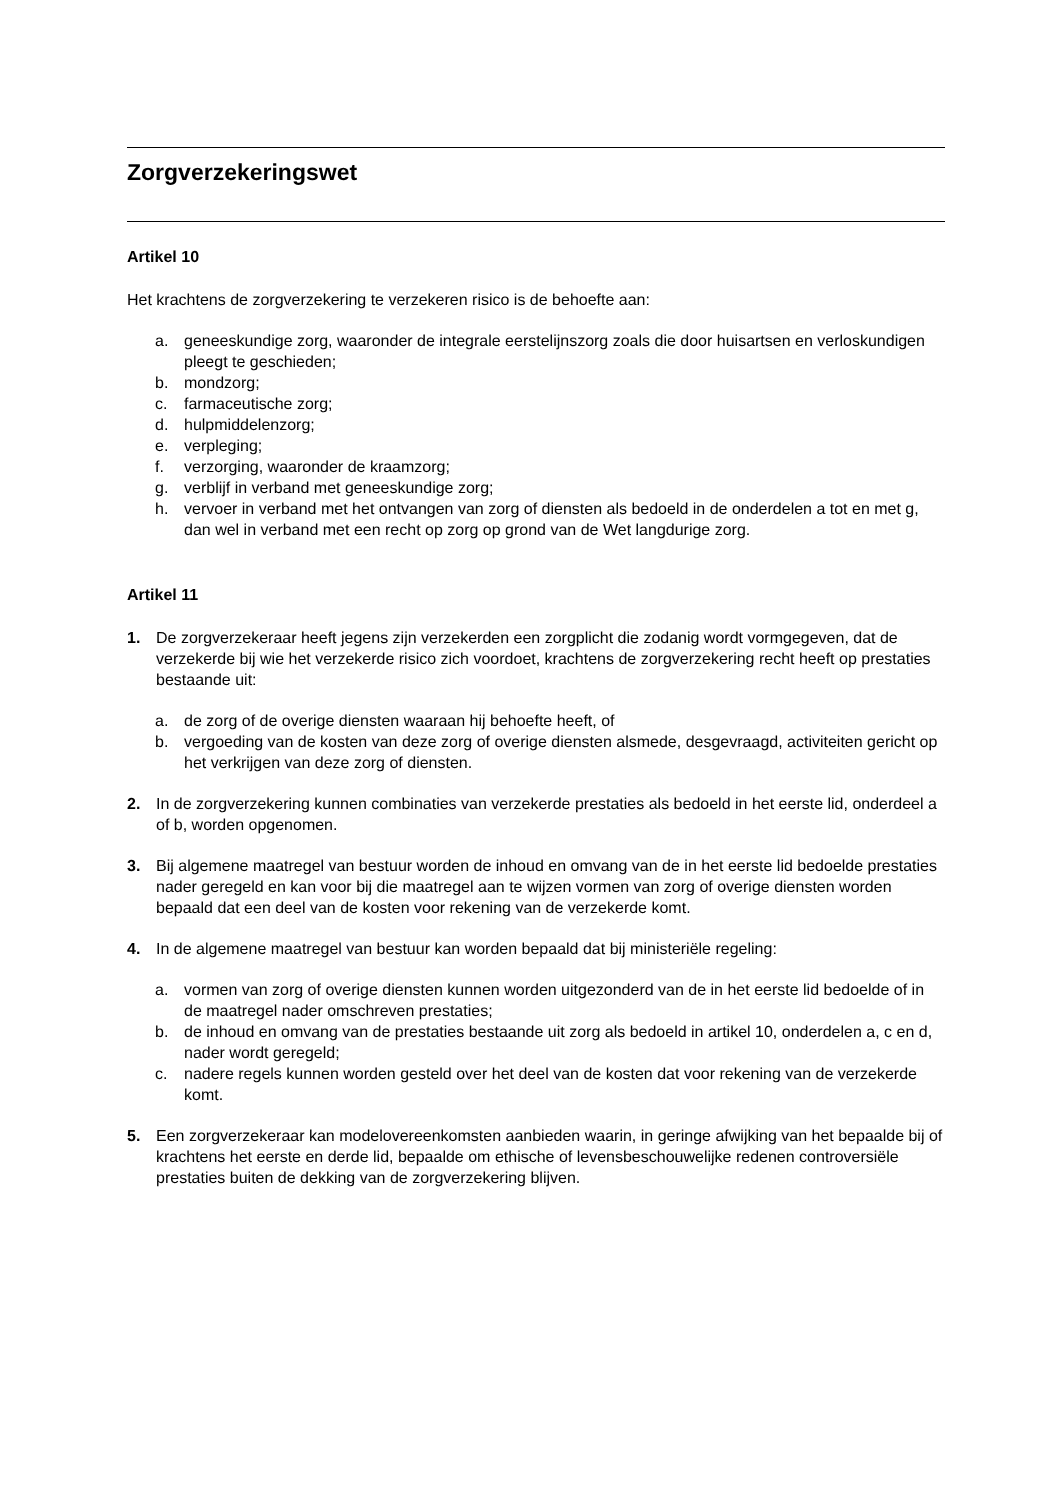Zorgverzekeringswet
Artikel 10
Het krachtens de zorgverzekering te verzekeren risico is de behoefte aan:
a. geneeskundige zorg, waaronder de integrale eerstelijnszorg zoals die door huisartsen en verloskundigen pleegt te geschieden;
b. mondzorg;
c. farmaceutische zorg;
d. hulpmiddelenzorg;
e. verpleging;
f. verzorging, waaronder de kraamzorg;
g. verblijf in verband met geneeskundige zorg;
h. vervoer in verband met het ontvangen van zorg of diensten als bedoeld in de onderdelen a tot en met g, dan wel in verband met een recht op zorg op grond van de Wet langdurige zorg.
Artikel 11
1. De zorgverzekeraar heeft jegens zijn verzekerden een zorgplicht die zodanig wordt vormgegeven, dat de verzekerde bij wie het verzekerde risico zich voordoet, krachtens de zorgverzekering recht heeft op prestaties bestaande uit:
a. de zorg of de overige diensten waaraan hij behoefte heeft, of
b. vergoeding van de kosten van deze zorg of overige diensten alsmede, desgevraagd, activiteiten gericht op het verkrijgen van deze zorg of diensten.
2. In de zorgverzekering kunnen combinaties van verzekerde prestaties als bedoeld in het eerste lid, onderdeel a of b, worden opgenomen.
3. Bij algemene maatregel van bestuur worden de inhoud en omvang van de in het eerste lid bedoelde prestaties nader geregeld en kan voor bij die maatregel aan te wijzen vormen van zorg of overige diensten worden bepaald dat een deel van de kosten voor rekening van de verzekerde komt.
4. In de algemene maatregel van bestuur kan worden bepaald dat bij ministeriële regeling:
a. vormen van zorg of overige diensten kunnen worden uitgezonderd van de in het eerste lid bedoelde of in de maatregel nader omschreven prestaties;
b. de inhoud en omvang van de prestaties bestaande uit zorg als bedoeld in artikel 10, onderdelen a, c en d, nader wordt geregeld;
c. nadere regels kunnen worden gesteld over het deel van de kosten dat voor rekening van de verzekerde komt.
5. Een zorgverzekeraar kan modelovereenkomsten aanbieden waarin, in geringe afwijking van het bepaalde bij of krachtens het eerste en derde lid, bepaalde om ethische of levensbeschouwelijke redenen controversiële prestaties buiten de dekking van de zorgverzekering blijven.